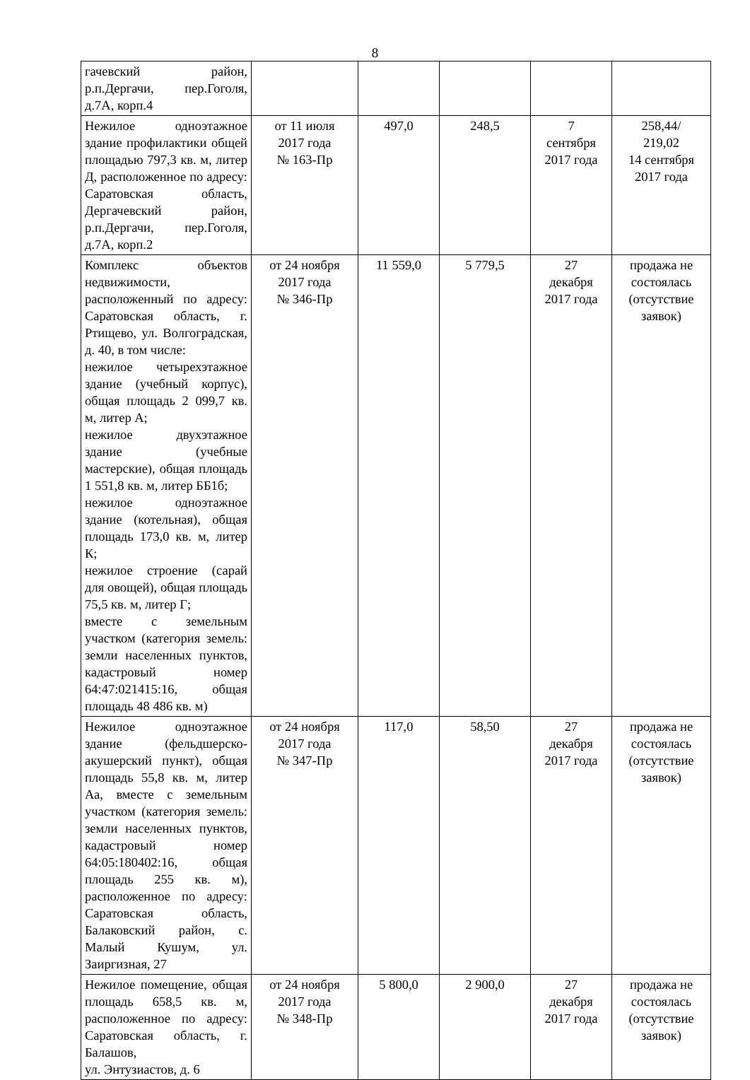8
| гачевский район, р.п.Дергачи, пер.Гоголя, д.7А, корп.4 | | | | | |
| Нежилое одноэтажное здание профилактики общей площадью 797,3 кв. м, литер Д, расположенное по адресу: Саратовская область, Дергачевский район, р.п.Дергачи, пер.Гоголя, д.7А, корп.2 | от 11 июля 2017 года № 163-Пр | 497,0 | 248,5 | 7 сентября 2017 года | 258,44/ 219,02 14 сентября 2017 года |
| Комплекс объектов недвижимости, расположенный по адресу: Саратовская область, г. Ртищево, ул. Волгоградская, д. 40, в том числе: нежилое четырехэтажное здание (учебный корпус), общая площадь 2 099,7 кв. м, литер А; нежилое двухэтажное здание (учебные мастерские), общая площадь 1 551,8 кв. м, литер ББ1б; нежилое одноэтажное здание (котельная), общая площадь 173,0 кв. м, литер К; нежилое строение (сарай для овощей), общая площадь 75,5 кв. м, литер Г; вместе с земельным участком (категория земель: земли населенных пунктов, кадастровый номер 64:47:021415:16, общая площадь 48 486 кв. м) | от 24 ноября 2017 года № 346-Пр | 11 559,0 | 5 779,5 | 27 декабря 2017 года | продажа не состоялась (отсутствие заявок) |
| Нежилое одноэтажное здание (фельдшерско-акушерский пункт), общая площадь 55,8 кв. м, литер Аа, вместе с земельным участком (категория земель: земли населенных пунктов, кадастровый номер 64:05:180402:16, общая площадь 255 кв. м), расположенное по адресу: Саратовская область, Балаковский район, с. Малый Кушум, ул. Заиргизная, 27 | от 24 ноября 2017 года № 347-Пр | 117,0 | 58,50 | 27 декабря 2017 года | продажа не состоялась (отсутствие заявок) |
| Нежилое помещение, общая площадь 658,5 кв. м, расположенное по адресу: Саратовская область, г. Балашов, ул. Энтузиастов, д. 6 | от 24 ноября 2017 года № 348-Пр | 5 800,0 | 2 900,0 | 27 декабря 2017 года | продажа не состоялась (отсутствие заявок) |